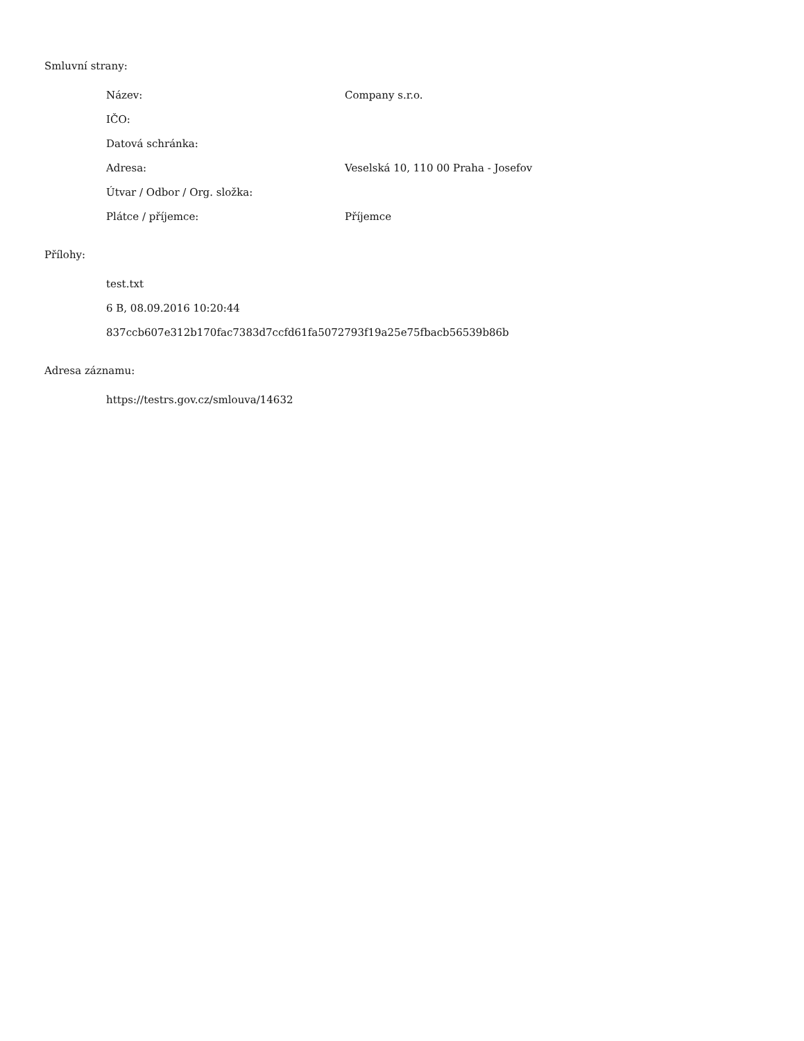Smluvní strany:
Název: Company s.r.o.
IČO:
Datová schránka:
Adresa: Veselská 10, 110 00 Praha - Josefov
Útvar / Odbor / Org. složka:
Plátce / příjemce: Příjemce
Přílohy:
test.txt
6 B, 08.09.2016 10:20:44
837ccb607e312b170fac7383d7ccfd61fa5072793f19a25e75fbacb56539b86b
Adresa záznamu:
https://testrs.gov.cz/smlouva/14632